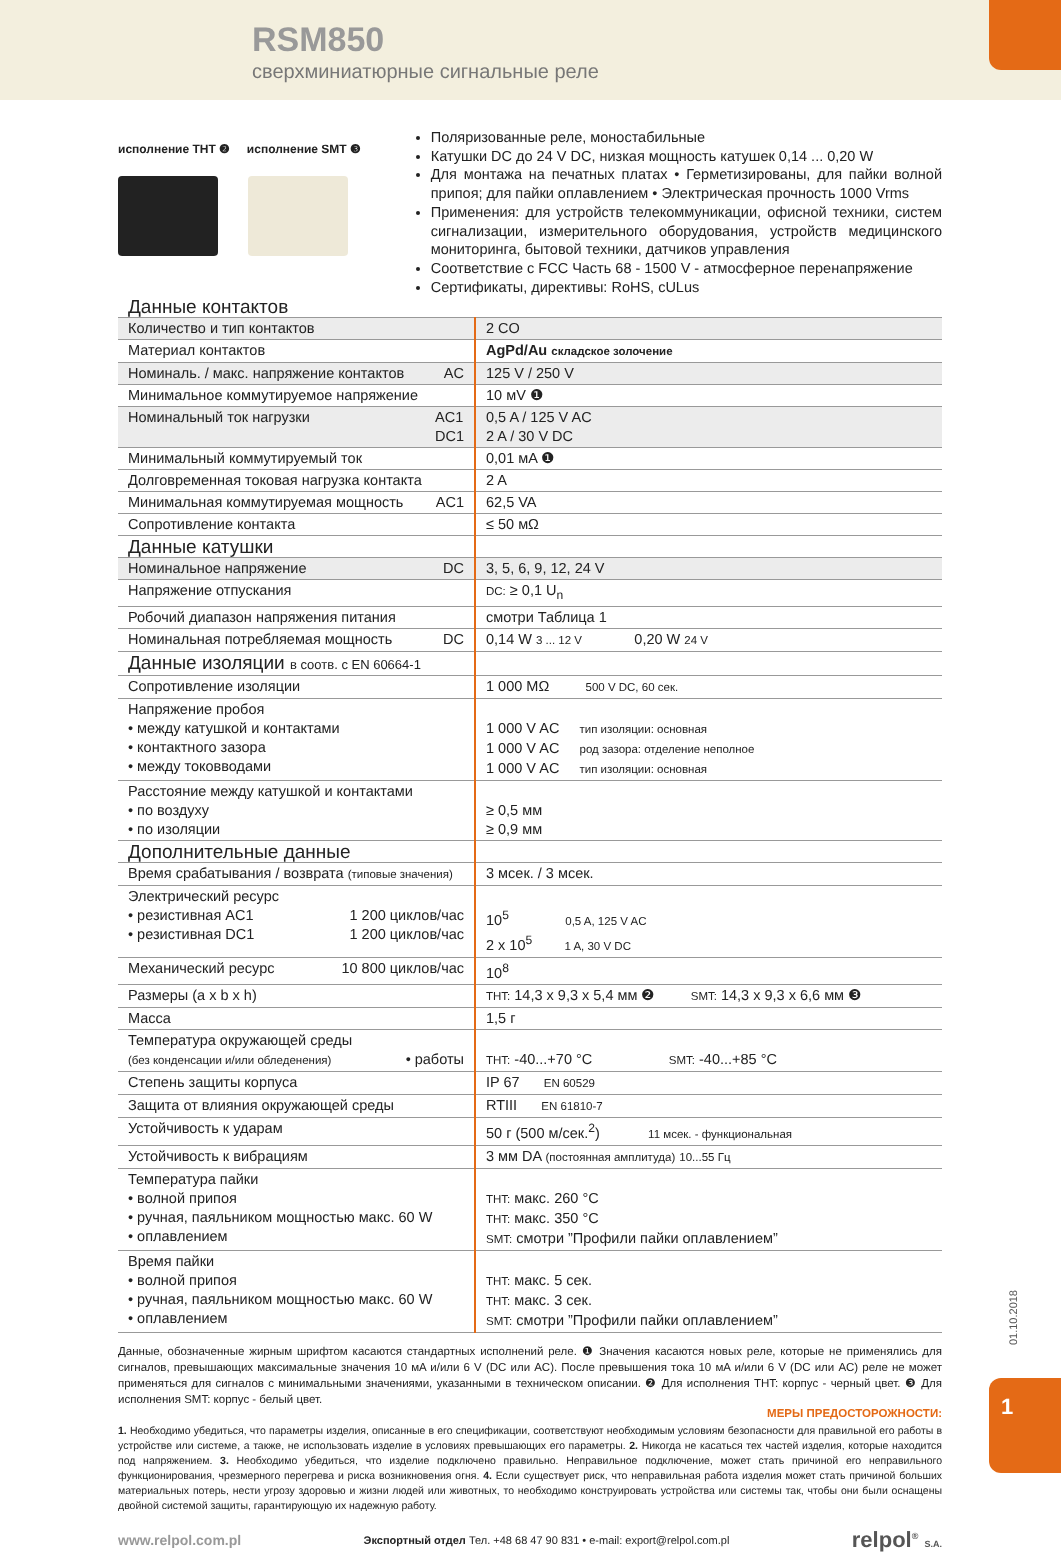RSM850
сверхминиатюрные сигнальные реле
исполнение THT ❷ исполнение SMT ❸
Поляризованные реле, моностабильные
Катушки DC до 24 V DC, низкая мощность катушек 0,14 ... 0,20 W
Для монтажа на печатных платах • Герметизированы, для пайки волной припоя; для пайки оплавлением • Электрическая прочность 1000 Vrms
Применения: для устройств телекоммуникации, офисной техники, систем сигнализации, измерительного оборудования, устройств медицинского мониторинга, бытовой техники, датчиков управления
Соответствие с FCC Часть 68 - 1500 V - атмосферное перенапряжение
Сертификаты, директивы: RoHS, cULus
| Данные контактов | |
| Количество и тип контактов | 2 CO |
| Материал контактов | AgPd/Au складское золочение |
| Номиналь. / макс. напряжение контактов AC | 125 V / 250 V |
| Минимальное коммутируемое напряжение | 10 мV ❶ |
| Номинальный ток нагрузки AC1 DC1 | 0,5 A / 125 V AC 2 A / 30 V DC |
| Минимальный коммутируемый ток | 0,01 мA ❶ |
| Долговременная токовая нагрузка контакта | 2 A |
| Минимальная коммутируемая мощность AC1 | 62,5 VA |
| Сопротивление контакта | ≤ 50 мΩ |
| Данные катушки | |
| Номинальное напряжение DC | 3, 5, 6, 9, 12, 24 V |
| Напряжение отпускания | DC: ≥ 0,1 U<sub>n</sub> |
| Робочий диапазон напряжения питания | смотри Таблица 1 |
| Номинальная потребляемая мощность DC | 0,14 W 3 ... 12 V 0,20 W 24 V |
| Данные изоляции в соотв. с EN 60664-1 | |
| Сопротивление изоляции | 1 000 MΩ 500 V DC, 60 сек. |
| Напряжение пробоя • между катушкой и контактами • контактного зазора • между токовводами | 1 000 V AC тип изоляции: основная 1 000 V AC род зазора: отделение неполное 1 000 V AC тип изоляции: основная |
| Расстояние между катушкой и контактами • по воздуху • по изоляции | ≥ 0,5 мм ≥ 0,9 мм |
| Дополнительные данные | |
| Время срабатывания / возврата (типовые значения) | 3 мсек. / 3 мсек. |
| Электрический ресурс • резистивная AC1 1 200 циклов/час • резистивная DC1 1 200 циклов/час | 10<sup>5</sup> 0,5 A, 125 V AC 2 x 10<sup>5</sup> 1 A, 30 V DC |
| Механический ресурс 10 800 циклов/час | 10<sup>8</sup> |
| Размеры (a x b x h) | THT: 14,3 x 9,3 x 5,4 мм ❷ SMT: 14,3 x 9,3 x 6,6 мм ❸ |
| Масса | 1,5 г |
| Температура окружающей среды (без конденсации и/или обледенения) • работы | THT: -40...+70 °C SMT: -40...+85 °C |
| Степень защиты корпуса | IP 67 EN 60529 |
| Защита от влияния окружающей среды | RTIII EN 61810-7 |
| Устойчивость к ударам | 50 г (500 м/сек.<sup>2</sup>) 11 мсек. - функциональная |
| Устойчивость к вибрациям | 3 мм DA (постоянная амплитуда) 10...55 Гц |
| Температура пайки • волной припоя • ручная, паяльником мощностью макс. 60 W • оплавлением | THT: макс. 260 °C THT: макс. 350 °C SMT: смотри ”Профили пайки оплавлением” |
| Время пайки • волной припоя • ручная, паяльником мощностью макс. 60 W • оплавлением | THT: макс. 5 сек. THT: макс. 3 сек. SMT: смотри ”Профили пайки оплавлением” |
Данные, обозначенные жирным шрифтом касаются стандартных исполнений реле. ❶ Значения касаются новых реле, которые не применялись для сигналов, превышающих максимальные значения 10 мA и/или 6 V (DC или AC). После превышения тока 10 мA и/или 6 V (DC или AC) реле не может применяться для сигналов с минимальными значениями, указанными в техническом описании. ❷ Для исполнения THT: корпус - черный цвет. ❸ Для исполнения SMT: корпус - белый цвет.
МЕРЫ ПРЕДОСТОРОЖНОСТИ:
1. Необходимо убедиться, что параметры изделия, описанные в его спецификации, соответствуют необходимым условиям безопасности для правильной его работы в устройстве или системе, а также, не использовать изделие в условиях превышающих его параметры. 2. Никогда не касаться тех частей изделия, которые находится под напряжением. 3. Необходимо убедиться, что изделие подключено правильно. Неправильное подключение, может стать причиной его неправильного функционирования, чрезмерного перегрева и риска возникновения огня. 4. Если существует риск, что неправильная работа изделия может стать причиной больших материальных потерь, нести угрозу здоровью и жизни людей или животных, то необходимо конструировать устройства или системы так, чтобы они были оснащены двойной системой защиты, гарантирующую их надежную работу.
www.relpol.com.pl Экспортный отдел Тел. +48 68 47 90 831 • e-mail: export@relpol.com.pl relpol<sup>®</sup> S.A.
01.10.2018
1